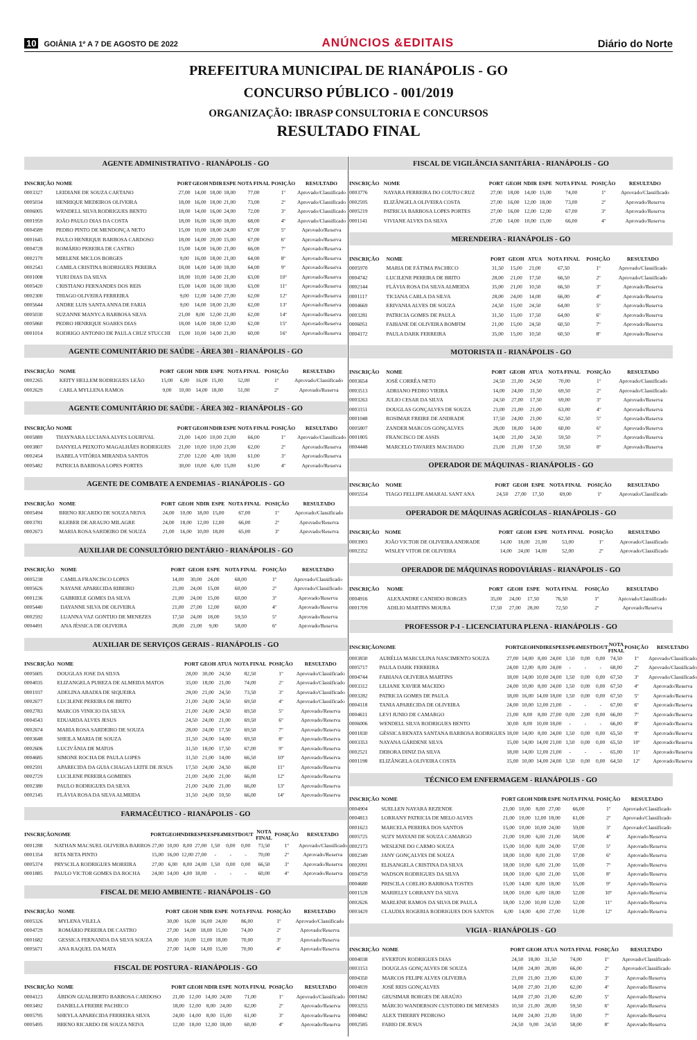10 GOIÂNIA 1º A 7 DE AGOSTO DE 2022
ANÚNCIOS &EDITAIS Diário do Norte
PREFEITURA MUNICIPAL DE RIANÁPOLIS - GO
CONCURSO PÚBLICO - 001/2019
ORGANIZAÇÃO: IBRASP CONSULTORIA E CONCURSOS
RESULTADO FINAL
AGENTE ADMINISTRATIVO - RIANÁPOLIS - GO
| INSCRIÇÃO | NOME | PORT | GEOH | NDIR | ESPE | NOTA FINAL | POSIÇÃO | RESULTADO |
| --- | --- | --- | --- | --- | --- | --- | --- | --- |
| 0003327 | LEIDIANE DE SOUZA CAETANO | 27,00 | 14,00 | 18,00 | 18,00 | 77,00 | 1º | Aprovado/Classificado |
| 0005034 | HENRIQUE MEDEIROS OLIVEIRA | 18,00 | 16,00 | 18,00 | 21,00 | 73,00 | 2º | Aprovado/Classificado |
| 0006005 | WENDELL SILVA RODRIGUES BENTO | 18,00 | 14,00 | 16,00 | 24,00 | 72,00 | 3º | Aprovado/Classificado |
| 0001959 | JOÃO PAULO DIAS DA COSTA | 18,00 | 16,00 | 16,00 | 18,00 | 68,00 | 4º | Aprovado/Classificado |
| 0004589 | PEDRO PINTO DE MENDONÇA NETO | 15,00 | 10,00 | 18,00 | 24,00 | 67,00 | 5º | Aprovado/Reserva |
| 0001645 | PAULO HENRIQUE BARBOSA CARDOSO | 18,00 | 14,00 | 20,00 | 15,00 | 67,00 | 6º | Aprovado/Reserva |
| 0004728 | ROMÁRIO PEREIRA DE CASTRO | 15,00 | 14,00 | 16,00 | 21,00 | 66,00 | 7º | Aprovado/Reserva |
| 0002179 | MIRLENE MICLOS BORGES | 9,00 | 16,00 | 18,00 | 21,00 | 64,00 | 8º | Aprovado/Reserva |
| 0002543 | CAMILA CRISTINA RODRIGUES PEREIRA | 18,00 | 14,00 | 14,00 | 18,00 | 64,00 | 9º | Aprovado/Reserva |
| 0001008 | YURI DIAS DA SILVA | 18,00 | 10,00 | 14,00 | 21,00 | 63,00 | 10º | Aprovado/Reserva |
| 0005420 | CRISTIANO FERNANDES DOS REIS | 15,00 | 14,00 | 16,00 | 18,00 | 63,00 | 11º | Aprovado/Reserva |
| 0002300 | THIAGO OLIVEIRA FERREIRA | 9,00 | 12,00 | 14,00 | 27,00 | 62,00 | 12º | Aprovado/Reserva |
| 0005644 | ANDRE LUIS SANTA ANNA DE FARIA | 9,00 | 14,00 | 18,00 | 21,00 | 62,00 | 13º | Aprovado/Reserva |
| 0005030 | SUZANNE MANYCA BARBOSA SILVA | 21,00 | 8,00 | 12,00 | 21,00 | 62,00 | 14º | Aprovado/Reserva |
| 0005860 | PEDRO HENRIQUE SOARES DIAS | 18,00 | 14,00 | 18,00 | 12,00 | 62,00 | 15º | Aprovado/Reserva |
| 0001014 | RODRIGO ANTONIO DE PAULA CRUZ STUCCHI | 15,00 | 10,00 | 14,00 | 21,00 | 60,00 | 16º | Aprovado/Reserva |
AGENTE COMUNITÁRIO DE SAÚDE - ÁREA 301 - RIANÁPOLIS - GO
| INSCRIÇÃO | NOME | PORT | GEOH | NDIR | ESPE | NOTA FINAL | POSIÇÃO | RESULTADO |
| --- | --- | --- | --- | --- | --- | --- | --- | --- |
| 0002265 | KEITY HELLEM RODRIGUES LEÃO | 15,00 | 6,00 | 16,00 | 15,00 | 52,00 | 1º | Aprovado/Classificado |
| 0002629 | CARLA MYLLENA RAMOS | 9,00 | 10,00 | 14,00 | 18,00 | 51,00 | 2º | Aprovado/Reserva |
AGENTE COMUNITÁRIO DE SAÚDE - ÁREA 302 - RIANÁPOLIS - GO
| INSCRIÇÃO | NOME | PORT | GEOH | NDIR | ESPE | NOTA FINAL | POSIÇÃO | RESULTADO |
| --- | --- | --- | --- | --- | --- | --- | --- | --- |
| 0005889 | THAYNARA LUCIANA ALVES LOURIVAL | 21,00 | 14,00 | 10,00 | 21,00 | 66,00 | 1º | Aprovado/Classificado |
| 0003807 | DANYELA PEIXOTO MAGALHÃES RODRIGUES | 21,00 | 10,00 | 10,00 | 21,00 | 62,00 | 2º | Aprovado/Reserva |
| 0002454 | ISABELA VITÓRIA MIRANDA SANTOS | 27,00 | 12,00 | 4,00 | 18,00 | 61,00 | 3º | Aprovado/Reserva |
| 0005482 | PATRICIA BARBOSA LOPES PORTES | 30,00 | 10,00 | 6,00 | 15,00 | 61,00 | 4º | Aprovado/Reserva |
AGENTE DE COMBATE A ENDEMIAS - RIANÁPOLIS - GO
| INSCRIÇÃO | NOME | PORT | GEOH | NDIR | ESPE | NOTA FINAL | POSIÇÃO | RESULTADO |
| --- | --- | --- | --- | --- | --- | --- | --- | --- |
| 0005494 | BRENO RICARDO DE SOUZA NEIVA | 24,00 | 10,00 | 18,00 | 15,00 | 67,00 | 1º | Aprovado/Classificado |
| 0003781 | KLEBER DE ARAUJO MILAGRE | 24,00 | 18,00 | 12,00 | 12,00 | 66,00 | 2º | Aprovado/Reserva |
| 0002673 | MARIA ROSA SARDEIRO DE SOUZA | 21,00 | 16,00 | 10,00 | 18,00 | 65,00 | 3º | Aprovado/Reserva |
AUXILIAR DE CONSULTÓRIO DENTÁRIO - RIANÁPOLIS - GO
| INSCRIÇÃO | NOME | PORT | GEOH | ESPE | NOTA FINAL | POSIÇÃO | RESULTADO |
| --- | --- | --- | --- | --- | --- | --- | --- |
| 0005238 | CAMILA FRANCISCO LOPES | 14,00 | 30,00 | 24,00 | 68,00 | 1º | Aprovado/Classificado |
| 0005626 | NAYANE APARECIDA RIBEIRO | 21,00 | 24,00 | 15,00 | 60,00 | 2º | Aprovado/Classificado |
| 0001236 | GABRIELE GOMES DA SILVA | 21,00 | 24,00 | 15,00 | 60,00 | 3º | Aprovado/Reserva |
| 0005440 | DAYANNE SILVA DE OLIVEIRA | 21,00 | 27,00 | 12,00 | 60,00 | 4º | Aprovado/Reserva |
| 0002592 | LUANNA VAZ GONTIJO DE MENEZES | 17,50 | 24,00 | 18,00 | 59,50 | 5º | Aprovado/Reserva |
| 0004491 | ANA JÉSSICA DE OLIVEIRA | 28,00 | 21,00 | 9,00 | 58,00 | 6º | Aprovado/Reserva |
AUXILIAR DE SERVIÇOS GERAIS - RIANÁPOLIS - GO
| INSCRIÇÃO | NOME | PORT | GEOH | ATUA | NOTA FINAL | POSIÇÃO | RESULTADO |
| --- | --- | --- | --- | --- | --- | --- | --- |
| 0005605 | DOUGLAS JOSE DA SILVA | 28,00 | 30,00 | 24,50 | 82,50 | 1º | Aprovado/Classificado |
| 0004035 | ELIZANGELA PUREZA DE ALMEIDA MATOS | 35,00 | 18,00 | 21,00 | 74,00 | 2º | Aprovado/Classificado |
| 0001937 | ADELINA ABADIA DE SIQUEIRA | 28,00 | 21,00 | 24,50 | 73,50 | 3º | Aprovado/Classificado |
| 0002677 | LUCILENE PEREIRA DE BRITO | 21,00 | 24,00 | 24,50 | 69,50 | 4º | Aprovado/Classificado |
| 0002783 | MARCOS VINICIO DA SILVA | 21,00 | 24,00 | 24,50 | 69,50 | 5º | Aprovado/Reserva |
| 0004543 | EDUARDA ALVES JESUS | 24,50 | 24,00 | 21,00 | 69,50 | 6º | Aprovado/Reserva |
| 0002674 | MARIA ROSA SARDEIRO DE SOUZA | 28,00 | 24,00 | 17,50 | 69,50 | 7º | Aprovado/Reserva |
| 0003648 | SHEILA MARIA DE SOUZA | 31,50 | 24,00 | 14,00 | 69,50 | 8º | Aprovado/Reserva |
| 0002606 | LUCIVÂNIA DE MATOS | 31,50 | 18,00 | 17,50 | 67,00 | 9º | Aprovado/Reserva |
| 0004685 | SIMONE ROCHA DE PAULA LOPES | 31,50 | 21,00 | 14,00 | 66,50 | 10º | Aprovado/Reserva |
| 0002591 | APARECIDA DA GUIA CHAGAS LEITE DE JESUS | 17,50 | 24,00 | 24,50 | 66,00 | 11º | Aprovado/Reserva |
| 0002729 | LUCILENE PEREIRA GOMIDES | 21,00 | 24,00 | 21,00 | 66,00 | 12º | Aprovado/Reserva |
| 0002380 | PAULO RODRIGUES DA SILVA | 21,00 | 24,00 | 21,00 | 66,00 | 13º | Aprovado/Reserva |
| 0002145 | FLÁVIA ROSA DA SILVA ALMEIDA | 31,50 | 24,00 | 10,50 | 66,00 | 14º | Aprovado/Reserva |
FARMACÊUTICO - RIANÁPOLIS - GO
| INSCRIÇÃO | NOME | PORT | GEOH | NDIR | ESPE | ESPE4 | MEST | DOUT | NOTA FINAL | POSIÇÃO | RESULTADO |
| --- | --- | --- | --- | --- | --- | --- | --- | --- | --- | --- | --- |
| 0001288 | NATHAN MACSUEL OLIVEIRA BARROS | 27,00 | 10,00 | 8,00 | 27,00 | 1,50 | 0,00 | 0,00 | 73,50 | 1º | Aprovado/Classificado |
| 0001354 | RITA NETA PINTO | 15,00 | 16,00 | 12,00 | 27,00 | - | - | - | 70,00 | 2º | Aprovado/Reserva |
| 0005374 | PRYSCILA RODRIGUES MOREIRA | 27,00 | 6,00 | 8,00 | 24,00 | 1,50 | 0,00 | 0,00 | 66,50 | 3º | Aprovado/Reserva |
| 0001885 | PAULO VICTOR GOMES DA ROCHA | 24,00 | 14,00 | 4,00 | 18,00 | - | - | - | 60,00 | 4º | Aprovado/Reserva |
FISCAL DE MEIO AMBIENTE - RIANÁPOLIS - GO
| INSCRIÇÃO | NOME | PORT | GEOH | NDIR | ESPE | NOTA FINAL | POSIÇÃO | RESULTADO |
| --- | --- | --- | --- | --- | --- | --- | --- | --- |
| 0005326 | MYLENA VILELA | 30,00 | 16,00 | 16,00 | 24,00 | 86,00 | 1º | Aprovado/Classificado |
| 0004729 | ROMÁRIO PEREIRA DE CASTRO | 27,00 | 14,00 | 18,00 | 15,00 | 74,00 | 2º | Aprovado/Reserva |
| 0001682 | GESSICA FERNANDA DA SILVA SOUZA | 30,00 | 10,00 | 12,00 | 18,00 | 70,00 | 3º | Aprovado/Reserva |
| 0005671 | ANA RAQUEL DA MATA | 27,00 | 14,00 | 14,00 | 15,00 | 70,00 | 4º | Aprovado/Reserva |
FISCAL DE POSTURA - RIANÁPOLIS - GO
| INSCRIÇÃO | NOME | PORT | GEOH | NDIR | ESPE | NOTA FINAL | POSIÇÃO | RESULTADO |
| --- | --- | --- | --- | --- | --- | --- | --- | --- |
| 0004123 | ÁBDON GUALBERTO BARBOSA CARDOSO | 21,00 | 12,00 | 14,00 | 24,00 | 71,00 | 1º | Aprovado/Classificado |
| 0003492 | DANIELLA FREIRE PACHECO | 18,00 | 12,00 | 8,00 | 24,00 | 62,00 | 2º | Aprovado/Reserva |
| 0005795 | SHEYLA APARECIDA FERREIRA SILVA | 24,00 | 14,00 | 8,00 | 15,00 | 61,00 | 3º | Aprovado/Reserva |
| 0005495 | BRENO RICARDO DE SOUZA NEIVA | 12,00 | 18,00 | 12,00 | 18,00 | 60,00 | 4º | Aprovado/Reserva |
FISCAL DE VIGILÂNCIA SANITÁRIA - RIANÁPOLIS - GO
| INSCRIÇÃO | NOME | PORT | GEOH | NDIR | ESPE | NOTA FINAL | POSIÇÃO | RESULTADO |
| --- | --- | --- | --- | --- | --- | --- | --- | --- |
| 0003776 | NAYARA FERREIRA DO COUTO CRUZ | 27,00 | 18,00 | 14,00 | 15,00 | 74,00 | 1º | Aprovado/Classificado |
| 0002595 | ELIZÂNGELA OLIVEIRA COSTA | 27,00 | 16,00 | 12,00 | 18,00 | 73,00 | 2º | Aprovado/Reserva |
| 0005219 | PATRICIA BARBOSA LOPES PORTES | 27,00 | 16,00 | 12,00 | 12,00 | 67,00 | 3º | Aprovado/Reserva |
| 0001141 | VIVIANE ALVES DA SILVA | 27,00 | 14,00 | 10,00 | 15,00 | 66,00 | 4º | Aprovado/Reserva |
MERENDEIRA - RIANÁPOLIS - GO
| INSCRIÇÃO | NOME | PORT | GEOH | ATUA | NOTA FINAL | POSIÇÃO | RESULTADO |
| --- | --- | --- | --- | --- | --- | --- | --- |
| 0005970 | MARIA DE FÁTIMA PACHECO | 31,50 | 15,00 | 21,00 | 67,50 | 1º | Aprovado/Classificado |
| 0004742 | LUCILENE PEREIRA DE BRITO | 28,00 | 21,00 | 17,50 | 66,50 | 2º | Aprovado/Classificado |
| 0002144 | FLÁVIA ROSA DA SILVA ALMEIDA | 35,00 | 21,00 | 10,50 | 66,50 | 3º | Aprovado/Reserva |
| 0001117 | TICIANA CARLA DA SILVA | 28,00 | 24,00 | 14,00 | 66,00 | 4º | Aprovado/Reserva |
| 0004669 | ERIVANIA ALVES DE SOUZA | 24,50 | 15,00 | 24,50 | 64,00 | 5º | Aprovado/Reserva |
| 0003281 | PATRICIA GOMES DE PAULA | 31,50 | 15,00 | 17,50 | 64,00 | 6º | Aprovado/Reserva |
| 0006051 | FABIANE DE OLIVEIRA BOMFIM | 21,00 | 15,00 | 24,50 | 60,50 | 7º | Aprovado/Reserva |
| 0004172 | PAULA DARK FERREIRA | 35,00 | 15,00 | 10,50 | 60,50 | 8º | Aprovado/Reserva |
MOTORISTA II - RIANÁPOLIS - GO
| INSCRIÇÃO | NOME | PORT | GEOH | ATUA | NOTA FINAL | POSIÇÃO | RESULTADO |
| --- | --- | --- | --- | --- | --- | --- | --- |
| 0003654 | JOSÉ CORRÊA NETO | 24,50 | 21,00 | 24,50 | 70,00 | 1º | Aprovado/Classificado |
| 0003513 | ADRIANO PEDRO VIEIRA | 14,00 | 24,00 | 31,50 | 69,50 | 2º | Aprovado/Classificado |
| 0003263 | JULIO CESAR DA SILVA | 24,50 | 27,00 | 17,50 | 69,00 | 3º | Aprovado/Reserva |
| 0003151 | DOUGLAS GONÇALVES DE SOUZA | 21,00 | 21,00 | 21,00 | 63,00 | 4º | Aprovado/Reserva |
| 0001048 | ROSIMAR FREIRE DE ANDRADE | 17,50 | 24,00 | 21,00 | 62,50 | 5º | Aprovado/Reserva |
| 0005807 | ZANDER MARCOS GONÇALVES | 28,00 | 18,00 | 14,00 | 60,00 | 6º | Aprovado/Reserva |
| 0001805 | FRANCISCO DE ASSIS | 14,00 | 21,00 | 24,50 | 59,50 | 7º | Aprovado/Reserva |
| 0004448 | MARCELO TAVARES MACHADO | 21,00 | 21,00 | 17,50 | 59,50 | 8º | Aprovado/Reserva |
OPERADOR DE MÁQUINAS - RIANÁPOLIS - GO
| INSCRIÇÃO | NOME | PORT | GEOH | ESPE | NOTA FINAL | POSIÇÃO | RESULTADO |
| --- | --- | --- | --- | --- | --- | --- | --- |
| 0005554 | TIAGO FELLIPE AMARAL SANT ANA | 24,50 | 27,00 | 17,50 | 69,00 | 1º | Aprovado/Classificado |
OPERADOR DE MÁQUINAS AGRÍCOLAS - RIANÁPOLIS - GO
| INSCRIÇÃO | NOME | PORT | GEOH | ESPE | NOTA FINAL | POSIÇÃO | RESULTADO |
| --- | --- | --- | --- | --- | --- | --- | --- |
| 0003903 | JOÃO VICTOR DE OLIVEIRA ANDRADE | 14,00 | 18,00 | 21,00 | 53,00 | 1º | Aprovado/Classificado |
| 0002352 | WISLEY VITOR DE OLIVEIRA | 14,00 | 24,00 | 14,00 | 52,00 | 2º | Aprovado/Classificado |
OPERADOR DE MÁQUINAS RODOVIÁRIAS - RIANÁPOLIS - GO
| INSCRIÇÃO | NOME | PORT | GEOH | ESPE | NOTA FINAL | POSIÇÃO | RESULTADO |
| --- | --- | --- | --- | --- | --- | --- | --- |
| 0004916 | ALEXANDRE CANDIDO BORGES | 35,00 | 24,00 | 17,50 | 76,50 | 1º | Aprovado/Classificado |
| 0001709 | ADILIO MARTINS MOURA | 17,50 | 27,00 | 28,00 | 72,50 | 2º | Aprovado/Reserva |
PROFESSOR P-I - LICENCIATURA PLENA - RIANÁPOLIS - GO
| INSCRIÇÃO | NOME | PORT | GEOH | NDIR | ESPE | ESPE4 | MEST | DOUT | NOTA FINAL | POSIÇÃO | RESULTADO |
| --- | --- | --- | --- | --- | --- | --- | --- | --- | --- | --- | --- |
| 0003830 | AURÉLIA MARCULINA NASCIMENTO SOUZA | 27,00 | 14,00 | 8,00 | 24,00 | 1,50 | 0,00 | 0,00 | 74,50 | 1º | Aprovado/Classificado |
| 0005717 | PAULA DARK FERREIRA | 24,00 | 12,00 | 8,00 | 24,00 | - | - | - | 68,00 | 2º | Aprovado/Classificado |
| 0004744 | FABIANA OLIVEIRA MARTINS | 18,00 | 14,00 | 10,00 | 24,00 | 1,50 | 0,00 | 0,00 | 67,50 | 3º | Aprovado/Classificado |
| 0003312 | LILIANE XAVIER MACEDO | 24,00 | 10,00 | 8,00 | 24,00 | 1,50 | 0,00 | 0,00 | 67,50 | 4º | Aprovado/Reserva |
| 0003282 | PATRICIA GOMES DE PAULA | 18,00 | 16,00 | 14,00 | 18,00 | 1,50 | 0,00 | 0,00 | 67,50 | 5º | Aprovado/Reserva |
| 0004118 | TANIA APARECIDA DE OLIVEIRA | 24,00 | 10,00 | 12,00 | 21,00 | - | - | - | 67,00 | 6º | Aprovado/Reserva |
| 0004611 | LEVI JUNIO DE CAMARGO | 21,00 | 8,00 | 8,00 | 27,00 | 0,00 | 2,00 | 0,00 | 66,00 | 7º | Aprovado/Reserva |
| 0006006 | WENDELL SILVA RODRIGUES BENTO | 30,00 | 8,00 | 10,00 | 18,00 | - | - | - | 66,00 | 8º | Aprovado/Reserva |
| 0001830 | GÉSSICA RENATA SANTANA BARBOSA RODRIGUES | 18,00 | 14,00 | 8,00 | 24,00 | 1,50 | 0,00 | 0,00 | 65,50 | 9º | Aprovado/Reserva |
| 0003353 | NAYANA GÁRDENE SILVA | 15,00 | 14,00 | 14,00 | 21,00 | 1,50 | 0,00 | 0,00 | 65,50 | 10º | Aprovado/Reserva |
| 0002521 | DEBORA DINIZ DA SILVA | 18,00 | 14,00 | 12,00 | 21,00 | - | - | - | 65,00 | 11º | Aprovado/Reserva |
| 0001198 | ELIZÂNGELA OLIVEIRA COSTA | 15,00 | 10,00 | 14,00 | 24,00 | 1,50 | 0,00 | 0,00 | 64,50 | 12º | Aprovado/Reserva |
TÉCNICO EM ENFERMAGEM - RIANÁPOLIS - GO
| INSCRIÇÃO | NOME | PORT | GEOH | NDIR | ESPE | NOTA FINAL | POSIÇÃO | RESULTADO |
| --- | --- | --- | --- | --- | --- | --- | --- | --- |
| 0004904 | SUELLEN NAYARA REZENDE | 21,00 | 10,00 | 8,00 | 27,00 | 66,00 | 1º | Aprovado/Classificado |
| 0004813 | LORRANY PATRICIA DE MELO ALVES | 21,00 | 10,00 | 12,00 | 18,00 | 61,00 | 2º | Aprovado/Classificado |
| 0001623 | MARCELA PEREIRA DOS SANTOS | 15,00 | 10,00 | 10,00 | 24,00 | 59,00 | 3º | Aprovado/Classificado |
| 0005725 | SUZY MAYANI DE SOUZA CAMARGO | 21,00 | 10,00 | 6,00 | 21,00 | 58,00 | 4º | Aprovado/Reserva |
| 0002173 | WESLENE DO CARMO SOUZA | 15,00 | 10,00 | 8,00 | 24,00 | 57,00 | 5º | Aprovado/Reserva |
| 0002349 | JANY GONÇALVES DE SOUZA | 18,00 | 10,00 | 8,00 | 21,00 | 57,00 | 6º | Aprovado/Reserva |
| 0002091 | ELISANGELA CRISTINA DA SILVA | 18,00 | 10,00 | 6,00 | 21,00 | 55,00 | 7º | Aprovado/Reserva |
| 0004759 | WADSON RODRIGUES DA SILVA | 18,00 | 10,00 | 6,00 | 21,00 | 55,00 | 8º | Aprovado/Reserva |
| 0004680 | PRISCILA COELHO BARBOSA TOSTES | 15,00 | 14,00 | 8,00 | 18,00 | 55,00 | 9º | Aprovado/Reserva |
| 0001528 | MARIELLY LORRANY DA SILVA | 18,00 | 10,00 | 6,00 | 18,00 | 52,00 | 10º | Aprovado/Reserva |
| 0002626 | MARLENE RAMOS DA SILVA DE PAULA | 18,00 | 12,00 | 10,00 | 12,00 | 52,00 | 11º | Aprovado/Reserva |
| 0003429 | CLAUDIA ROGERIA RODRIGUES DOS SANTOS | 6,00 | 14,00 | 4,00 | 27,00 | 51,00 | 12º | Aprovado/Reserva |
VIGIA - RIANÁPOLIS - GO
| INSCRIÇÃO | NOME | PORT | GEOH | ATUA | NOTA FINAL | POSIÇÃO | RESULTADO |
| --- | --- | --- | --- | --- | --- | --- | --- |
| 0004038 | EVERTON RODRIGUES DIAS | 24,50 | 18,00 | 31,50 | 74,00 | 1º | Aprovado/Classificado |
| 0003153 | DOUGLAS GONÇALVES DE SOUZA | 14,00 | 24,00 | 28,00 | 66,00 | 2º | Aprovado/Classificado |
| 0004350 | MARCOS FELIPE ALVES OLIVEIRA | 21,00 | 21,00 | 21,00 | 63,00 | 3º | Aprovado/Reserva |
| 0004839 | JOSÉ REIS GONÇALVES | 14,00 | 27,00 | 21,00 | 62,00 | 4º | Aprovado/Reserva |
| 0001842 | GEUSIMAR BORGES DE ARAÚJO | 14,00 | 27,00 | 21,00 | 62,00 | 5º | Aprovado/Reserva |
| 0003255 | MÁRCIO WANDERSON CUSTODIO DE MENESES | 10,50 | 21,00 | 28,00 | 59,50 | 6º | Aprovado/Reserva |
| 0004842 | ALEX THIERRY PEDROSO | 14,00 | 24,00 | 21,00 | 59,00 | 7º | Aprovado/Reserva |
| 0002585 | FABIO DE JESUS | 24,50 | 9,00 | 24,50 | 58,00 | 8º | Aprovado/Reserva |